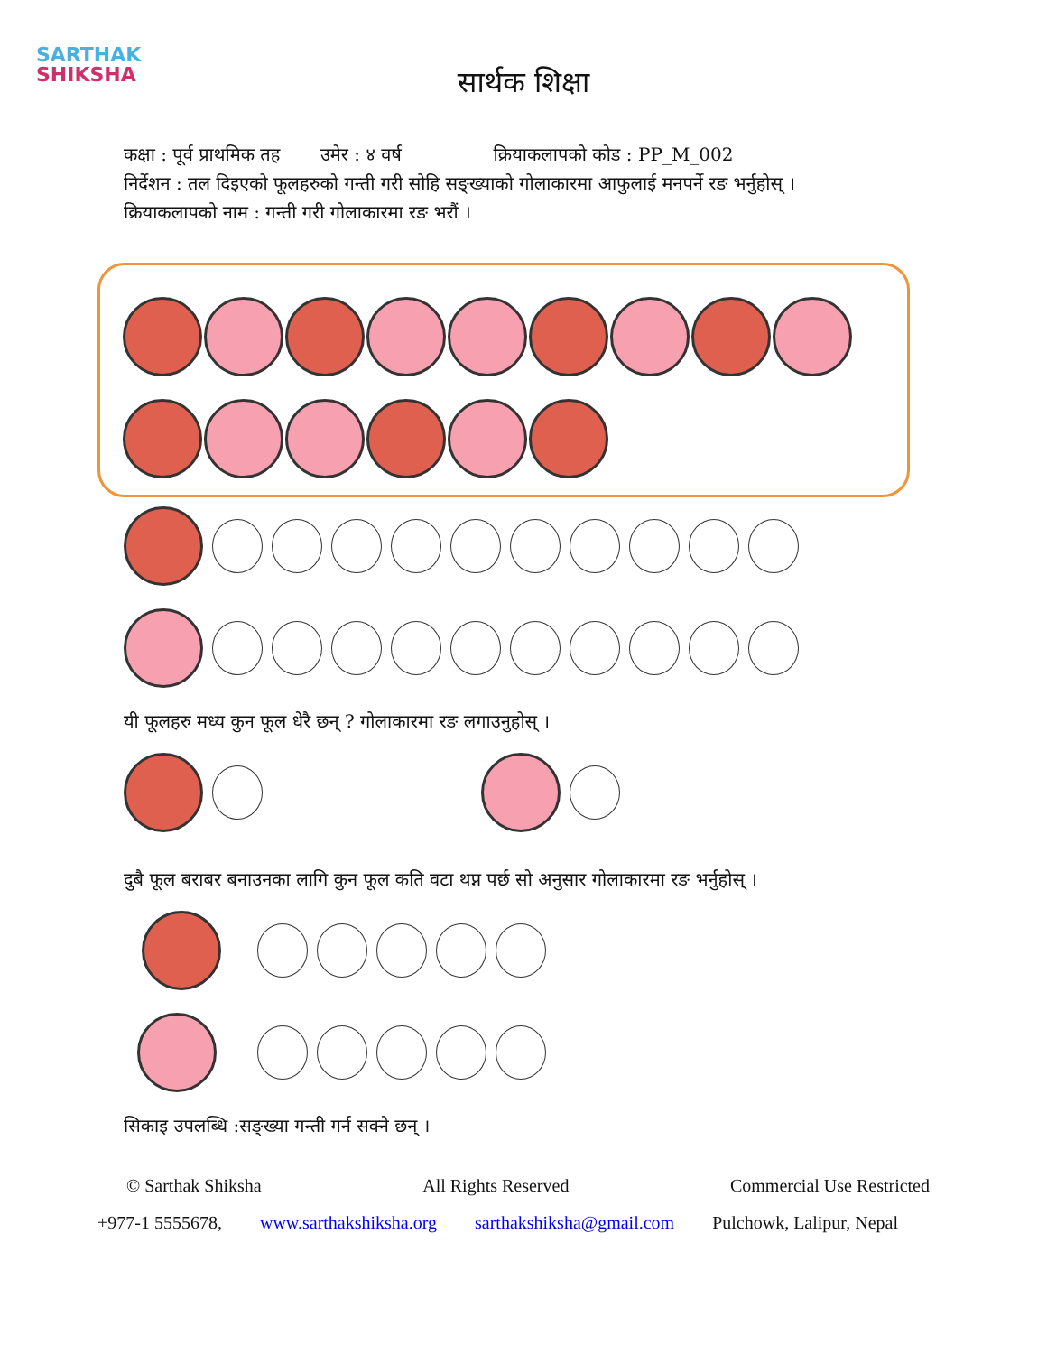SARTHAK
SHIKSHA
सार्थक शिक्षा
कक्षा : पूर्व प्राथमिक तह उमेर : ४ वर्ष क्रियाकलापको कोड : PP_M_002
निर्देशन : तल दिइएको फूलहरुको गन्ती गरी सोहि सङ्ख्याको गोलाकारमा आफुलाई मनपर्ने रङ भर्नुहोस् ।
क्रियाकलापको नाम : गन्ती गरी गोलाकारमा रङ भरौं ।
यी फूलहरु मध्य कुन फूल धेरै छन् ? गोलाकारमा रङ लगाउनुहोस् ।
दुबै फूल बराबर बनाउनका लागि कुन फूल कति वटा थप्न पर्छ सो अनुसार गोलाकारमा रङ भर्नुहोस् ।
सिकाइ उपलब्धि :सङ्ख्या गन्ती गर्न सक्ने छन् ।
© Sarthak Shiksha All Rights Reserved Commercial Use Restricted
+977-1 5555678, www.sarthakshiksha.org sarthakshiksha@gmail.com Pulchowk, Lalipur, Nepal